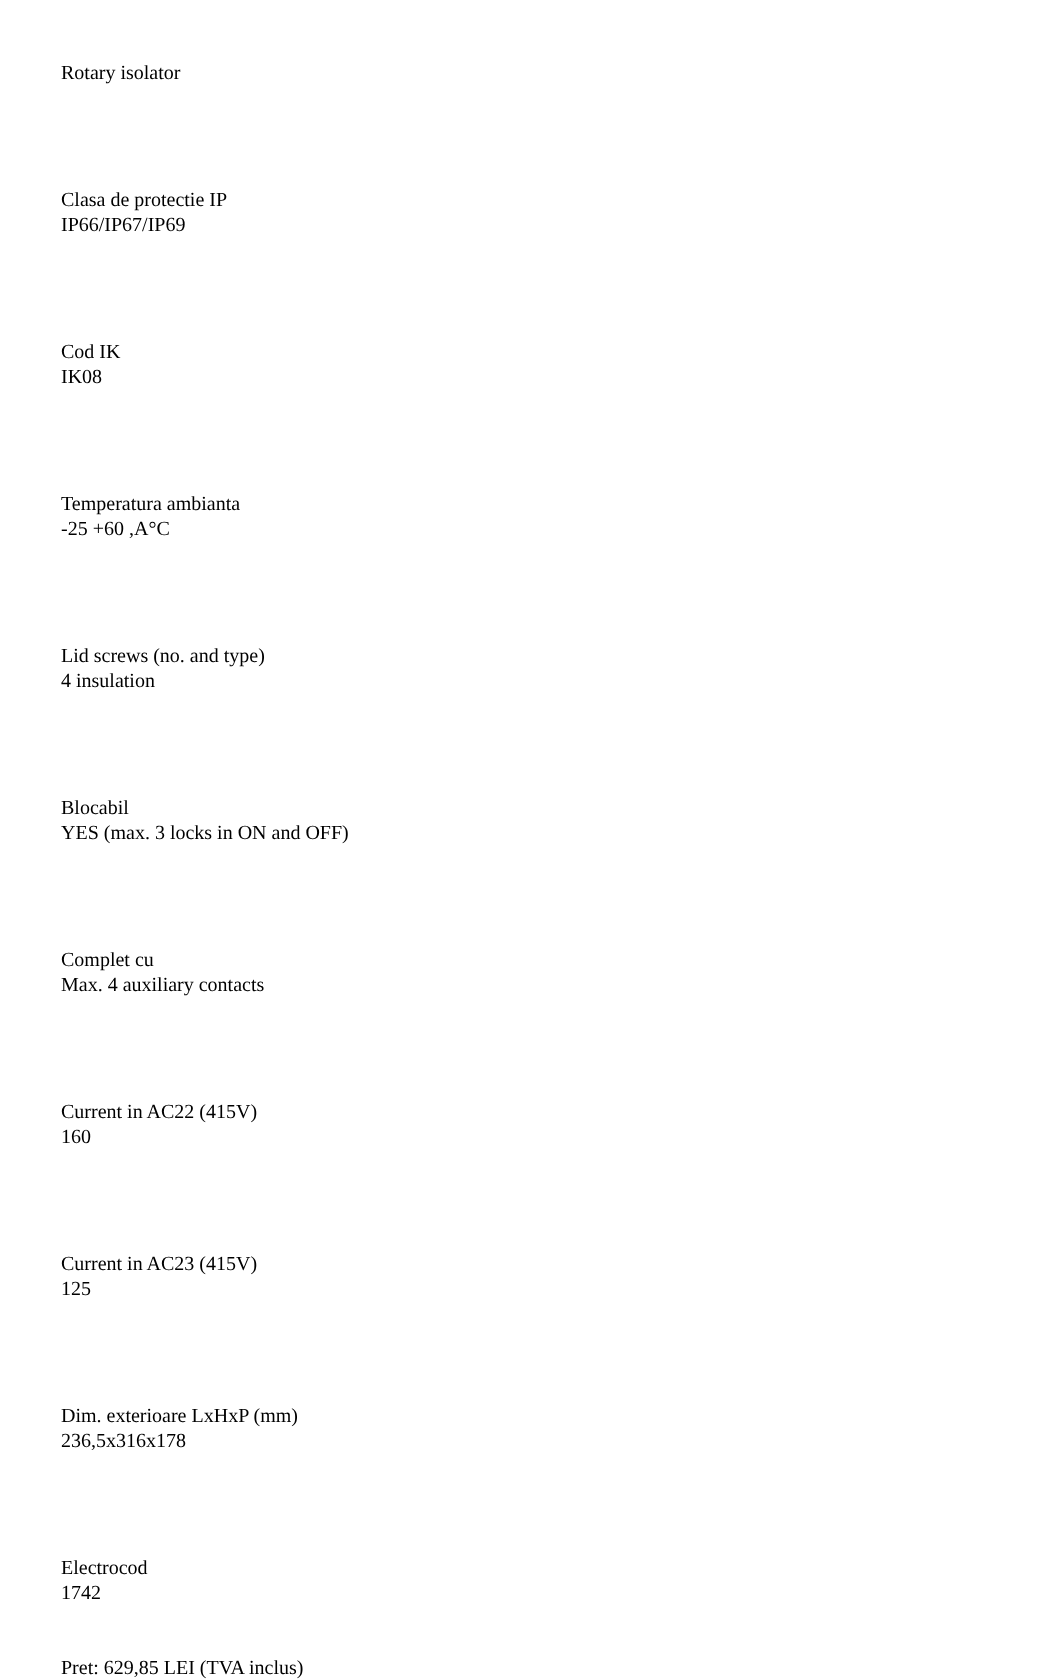Rotary isolator
Clasa de protectie IP
IP66/IP67/IP69
Cod IK
IK08
Temperatura ambianta
-25 +60 ,A°C
Lid screws (no. and type)
4 insulation
Blocabil
YES (max. 3 locks in ON and OFF)
Complet cu
Max. 4 auxiliary contacts
Current in AC22 (415V)
160
Current in AC23 (415V)
125
Dim. exterioare LxHxP (mm)
236,5x316x178
Electrocod
1742
Pret: 629,85 LEI (TVA inclus)